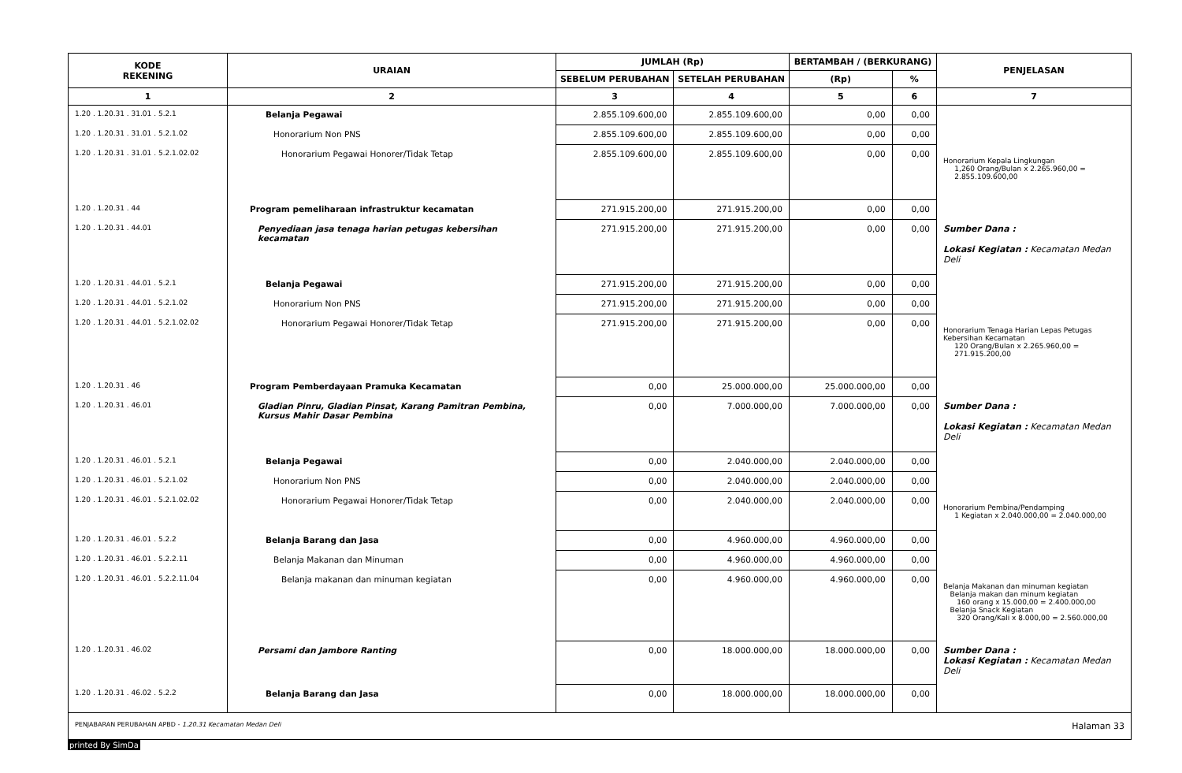| KODE REKENING | URAIAN | JUMLAH (Rp) | | BERTAMBAH / (BERKURANG) | | PENJELASAN |
| --- | --- | --- | --- | --- | --- | --- |
| | | SEBELUM PERUBAHAN | SETELAH PERUBAHAN | (Rp) | % | |
| 1 | 2 | 3 | 4 | 5 | 6 | 7 |
| 1.20 . 1.20.31 . 31.01 . 5.2.1 | Belanja Pegawai | 2.855.109.600,00 | 2.855.109.600,00 | 0,00 | 0,00 | |
| 1.20 . 1.20.31 . 31.01 . 5.2.1.02 | Honorarium Non PNS | 2.855.109.600,00 | 2.855.109.600,00 | 0,00 | 0,00 | |
| 1.20 . 1.20.31 . 31.01 . 5.2.1.02.02 | Honorarium Pegawai Honorer/Tidak Tetap | 2.855.109.600,00 | 2.855.109.600,00 | 0,00 | 0,00 | Honorarium Kepala Lingkungan 1,260 Orang/Bulan x 2.265.960,00 = 2.855.109.600,00 |
| 1.20 . 1.20.31 . 44 | Program pemeliharaan infrastruktur kecamatan | 271.915.200,00 | 271.915.200,00 | 0,00 | 0,00 | |
| 1.20 . 1.20.31 . 44.01 | Penyediaan jasa tenaga harian petugas kebersihan kecamatan | 271.915.200,00 | 271.915.200,00 | 0,00 | 0,00 | Sumber Dana : Lokasi Kegiatan : Kecamatan Medan Deli |
| 1.20 . 1.20.31 . 44.01 . 5.2.1 | Belanja Pegawai | 271.915.200,00 | 271.915.200,00 | 0,00 | 0,00 | |
| 1.20 . 1.20.31 . 44.01 . 5.2.1.02 | Honorarium Non PNS | 271.915.200,00 | 271.915.200,00 | 0,00 | 0,00 | |
| 1.20 . 1.20.31 . 44.01 . 5.2.1.02.02 | Honorarium Pegawai Honorer/Tidak Tetap | 271.915.200,00 | 271.915.200,00 | 0,00 | 0,00 | Honorarium Tenaga Harian Lepas Petugas Kebersihan Kecamatan 120 Orang/Bulan x 2.265.960,00 = 271.915.200,00 |
| 1.20 . 1.20.31 . 46 | Program Pemberdayaan Pramuka Kecamatan | 0,00 | 25.000.000,00 | 25.000.000,00 | 0,00 | |
| 1.20 . 1.20.31 . 46.01 | Gladian Pinru, Gladian Pinsat, Karang Pamitran Pembina, Kursus Mahir Dasar Pembina | 0,00 | 7.000.000,00 | 7.000.000,00 | 0,00 | Sumber Dana : Lokasi Kegiatan : Kecamatan Medan Deli |
| 1.20 . 1.20.31 . 46.01 . 5.2.1 | Belanja Pegawai | 0,00 | 2.040.000,00 | 2.040.000,00 | 0,00 | |
| 1.20 . 1.20.31 . 46.01 . 5.2.1.02 | Honorarium Non PNS | 0,00 | 2.040.000,00 | 2.040.000,00 | 0,00 | |
| 1.20 . 1.20.31 . 46.01 . 5.2.1.02.02 | Honorarium Pegawai Honorer/Tidak Tetap | 0,00 | 2.040.000,00 | 2.040.000,00 | 0,00 | Honorarium Pembina/Pendamping 1 Kegiatan x 2.040.000,00 = 2.040.000,00 |
| 1.20 . 1.20.31 . 46.01 . 5.2.2 | Belanja Barang dan Jasa | 0,00 | 4.960.000,00 | 4.960.000,00 | 0,00 | |
| 1.20 . 1.20.31 . 46.01 . 5.2.2.11 | Belanja Makanan dan Minuman | 0,00 | 4.960.000,00 | 4.960.000,00 | 0,00 | |
| 1.20 . 1.20.31 . 46.01 . 5.2.2.11.04 | Belanja makanan dan minuman kegiatan | 0,00 | 4.960.000,00 | 4.960.000,00 | 0,00 | Belanja Makanan dan minuman kegiatan Belanja makan dan minum kegiatan 160 orang x 15.000,00 = 2.400.000,00 Belanja Snack Kegiatan 320 Orang/Kali x 8.000,00 = 2.560.000,00 |
| 1.20 . 1.20.31 . 46.02 | Persami dan Jambore Ranting | 0,00 | 18.000.000,00 | 18.000.000,00 | 0,00 | Sumber Dana : Lokasi Kegiatan : Kecamatan Medan Deli |
| 1.20 . 1.20.31 . 46.02 . 5.2.2 | Belanja Barang dan Jasa | 0,00 | 18.000.000,00 | 18.000.000,00 | 0,00 | |
PENJABARAN PERUBAHAN APBD - 1.20.31 Kecamatan Medan Deli Halaman 33
printed By SimDa